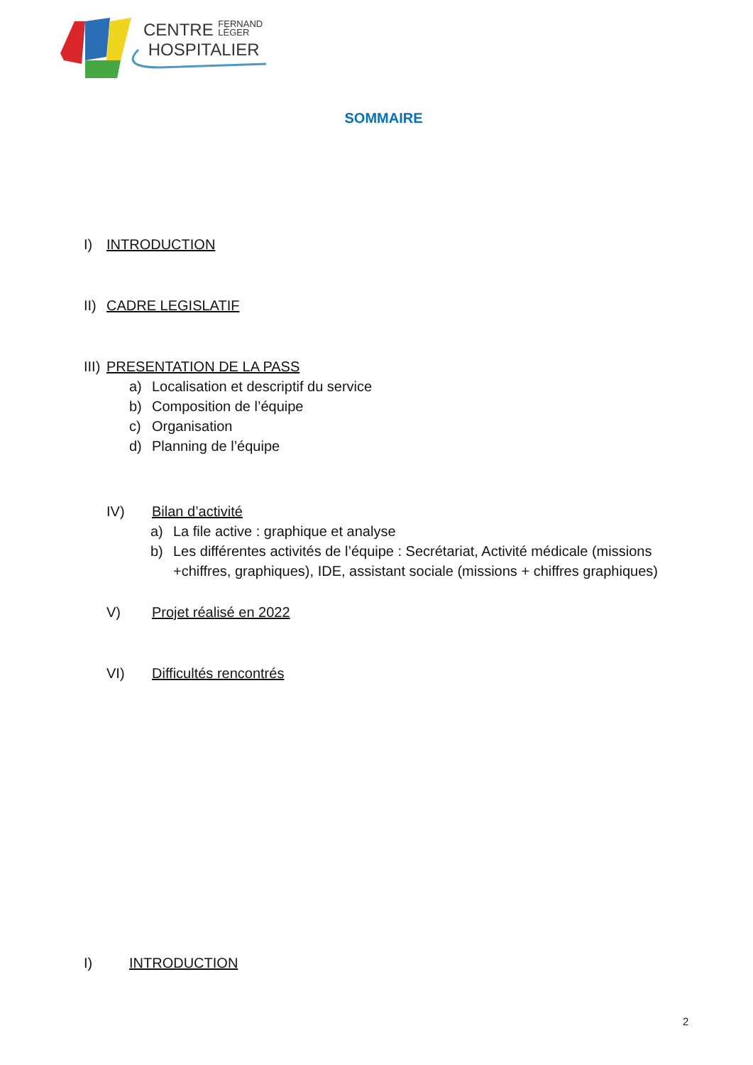CENTRE FERNAND
LÉGER
HOSPITALIER
SOMMAIRE
I) INTRODUCTION
II) CADRE LEGISLATIF
III) PRESENTATION DE LA PASS
a) Localisation et descriptif du service
b) Composition de l’équipe
c) Organisation
d) Planning de l’équipe
IV) Bilan d’activité
a) La file active : graphique et analyse
b) Les différentes activités de l’équipe : Secrétariat, Activité médicale (missions +chiffres, graphiques), IDE, assistant sociale (missions + chiffres graphiques)
V) Projet réalisé en 2022
VI) Difficultés rencontrés
I) INTRODUCTION
2